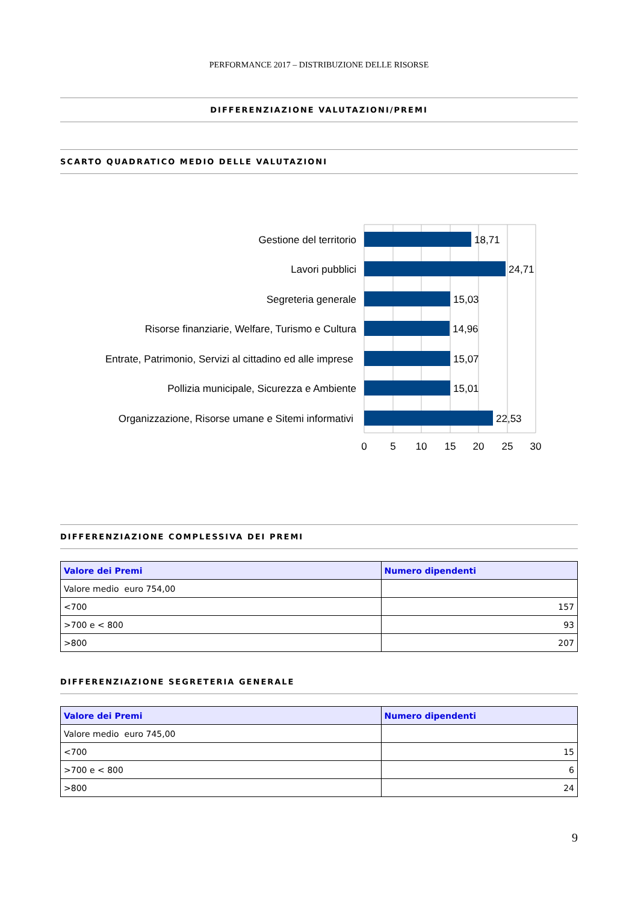PERFORMANCE 2017 – DISTRIBUZIONE DELLE RISORSE
DIFFERENZIAZIONE VALUTAZIONI/PREMI
SCARTO QUADRATICO MEDIO DELLE VALUTAZIONI
Gestione del territorio
Lavori pubblici
Segreteria generale
Risorse finanziarie, Welfare, Turismo e Cultura
Entrate, Patrimonio, Servizi al cittadino ed alle imprese
Pollizia municipale, Sicurezza e Ambiente
Organizzazione, Risorse umane e Sitemi informativi
18,71
24,71
15,03
14,96
15,07
15,01
22,53
0
5
10
15
20
25
30
DIFFERENZIAZIONE COMPLESSIVA DEI PREMI
| Valore dei Premi | Numero dipendenti |
| --- | --- |
| Valore medio euro 754,00 | |
| <700 | 157 |
| >700 e < 800 | 93 |
| >800 | 207 |
DIFFERENZIAZIONE SEGRETERIA GENERALE
| Valore dei Premi | Numero dipendenti |
| --- | --- |
| Valore medio euro 745,00 | |
| <700 | 15 |
| >700 e < 800 | 6 |
| >800 | 24 |
9